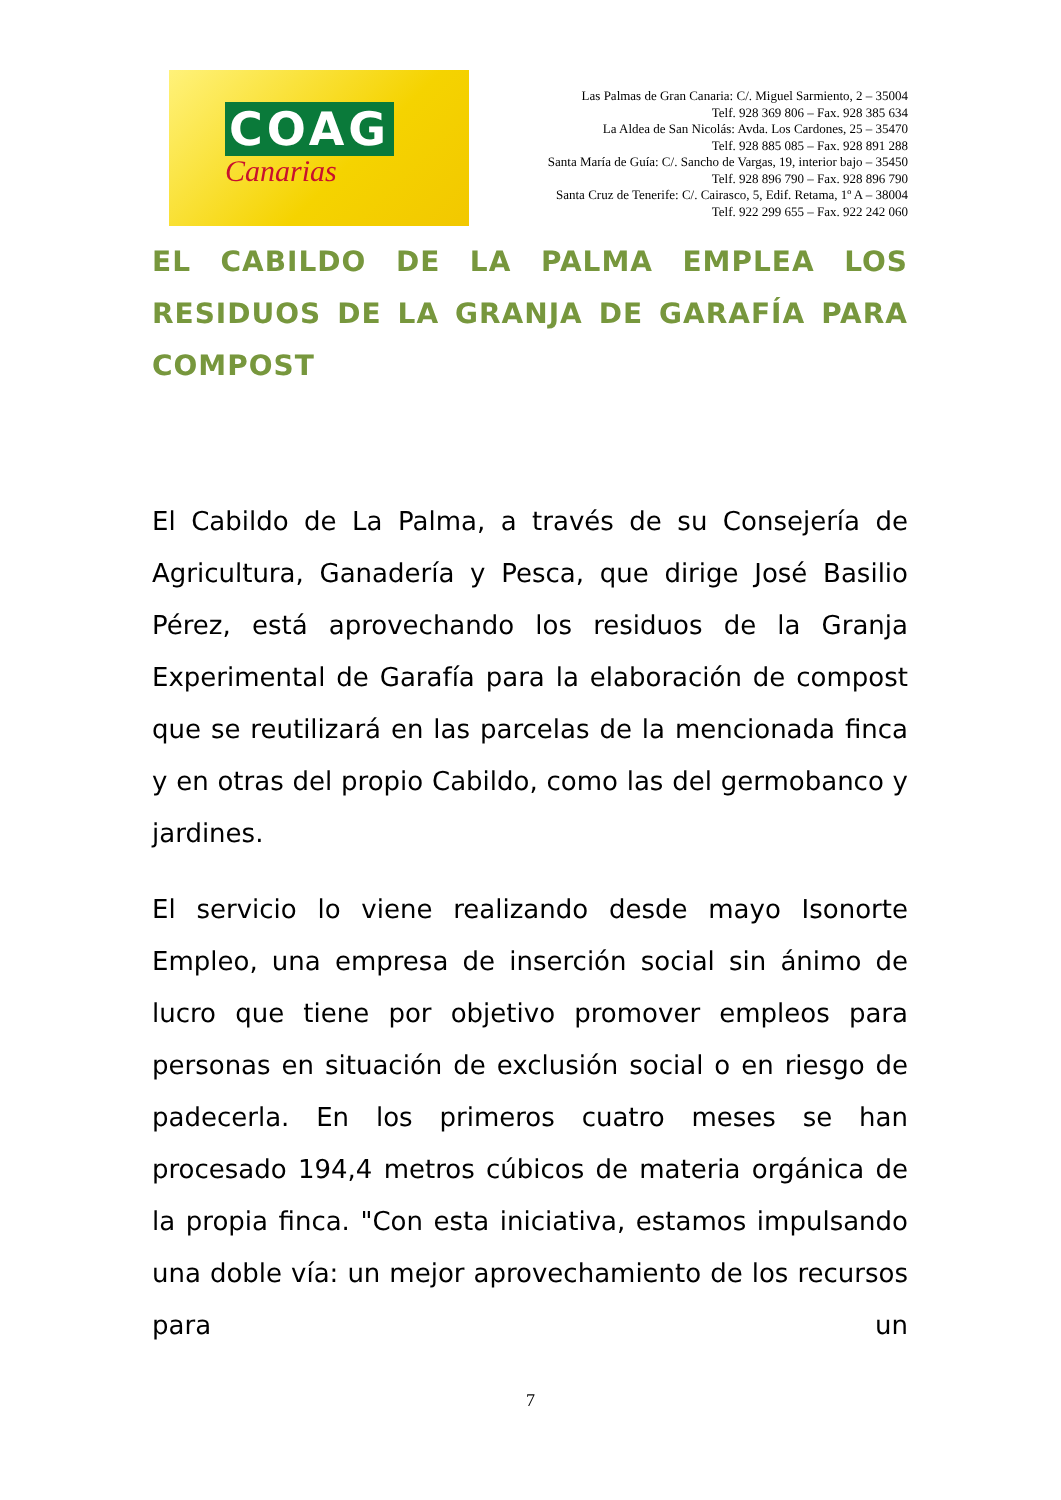COAG
Canarias
Las Palmas de Gran Canaria: C/. Miguel Sarmiento, 2 – 35004
Telf. 928 369 806 – Fax. 928 385 634
La Aldea de San Nicolás: Avda. Los Cardones, 25 – 35470
Telf. 928 885 085 – Fax. 928 891 288
Santa María de Guía: C/. Sancho de Vargas, 19, interior bajo – 35450
Telf. 928 896 790 – Fax. 928 896 790
Santa Cruz de Tenerife: C/. Cairasco, 5, Edif. Retama, 1º A – 38004
Telf. 922 299 655 – Fax. 922 242 060
EL CABILDO DE LA PALMA EMPLEA LOS RESIDUOS DE LA GRANJA DE GARAFÍA PARA
COMPOST
El Cabildo de La Palma, a través de su Consejería de Agricultura, Ganadería y Pesca, que dirige José Basilio Pérez, está aprovechando los residuos de la Granja Experimental de Garafía para la elaboración de compost que se reutilizará en las parcelas de la mencionada finca y en otras del propio Cabildo, como las del germobanco y jardines.
El servicio lo viene realizando desde mayo Isonorte Empleo, una empresa de inserción social sin ánimo de lucro que tiene por objetivo promover empleos para personas en situación de exclusión social o en riesgo de padecerla. En los primeros cuatro meses se han procesado 194,4 metros cúbicos de materia orgánica de la propia finca. "Con esta iniciativa, estamos impulsando una doble vía: un mejor aprovechamiento de los recursos para un
7